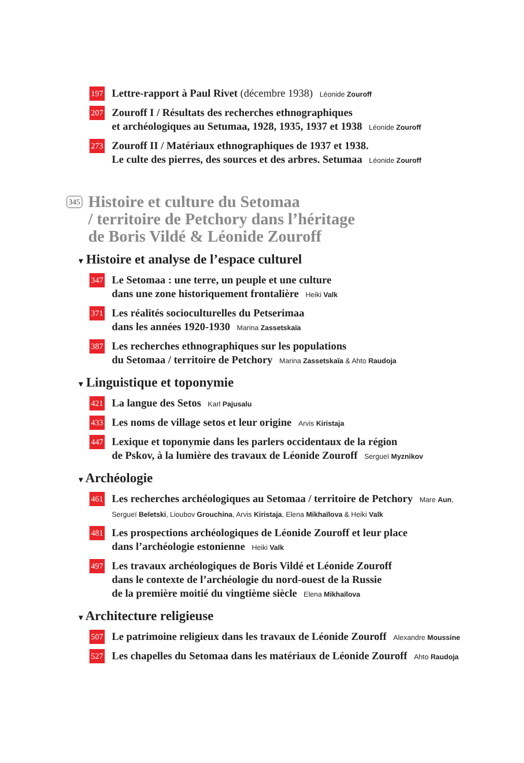197
Lettre-rapport à Paul Rivet (décembre 1938) Léonide Zouroff
207
Zouroff I / Résultats des recherches ethnographiques
et archéologiques au Setumaa, 1928, 1935, 1937 et 1938 Léonide Zouroff
273
Zouroff II / Matériaux ethnographiques de 1937 et 1938.
Le culte des pierres, des sources et des arbres. Setumaa Léonide Zouroff
345
Histoire et culture du Setomaa
/ territoire de Petchory dans l’héritage
de Boris Vildé & Léonide Zouroff
▾ Histoire et analyse de l’espace culturel
347
Le Setomaa : une terre, un peuple et une culture
dans une zone historiquement frontalière Heiki Valk
371
Les réalités socioculturelles du Petserimaa
dans les années 1920-1930 Marina Zassetskaïa
387
Les recherches ethnographiques sur les populations
du Setomaa / territoire de Petchory Marina Zassetskaïa & Ahto Raudoja
▾ Linguistique et toponymie
421
La langue des Setos Karl Pajusalu
433
Les noms de village setos et leur origine Arvis Kiristaja
447
Lexique et toponymie dans les parlers occidentaux de la région
de Pskov, à la lumière des travaux de Léonide Zouroff Sergueï Myznikov
▾ Archéologie
461
Les recherches archéologiques au Setomaa / territoire de Petchory Mare Aun,
Sergueï Beletski, Lioubov Grouchina, Arvis Kiristaja, Elena Mikhaïlova & Heiki Valk
481
Les prospections archéologiques de Léonide Zouroff et leur place
dans l’archéologie estonienne Heiki Valk
497
Les travaux archéologiques de Boris Vildé et Léonide Zouroff
dans le contexte de l’archéologie du nord-ouest de la Russie
de la première moitié du vingtième siècle Elena Mikhaïlova
▾ Architecture religieuse
507
Le patrimoine religieux dans les travaux de Léonide Zouroff Alexandre Moussine
527
Les chapelles du Setomaa dans les matériaux de Léonide Zouroff Ahto Raudoja